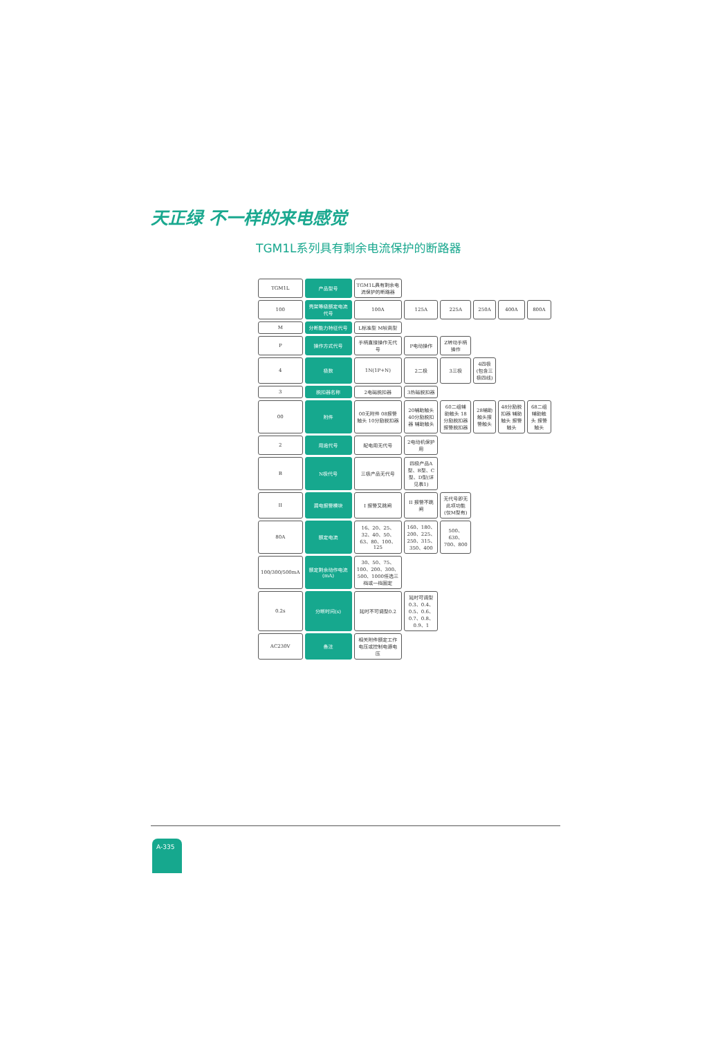天正绿 不一样的来电感觉
TGM1L系列具有剩余电流保护的断路器
| TGM1L | 产品型号 | TGM1L具有剩余电流保护的断路器 | | | | | |
| 100 | 壳架等级额定电流代号 | 100A | 125A | 225A | 250A | 400A | 800A |
| M | 分断能力特征代号 | L标准型 M较高型 | | | | | |
| P | 操作方式代号 | 手柄直接操作无代号 | P电动操作 | Z转动手柄操作 | | | |
| 4 | 极数 | 1N(1P+N) | 2二极 | 3三极 | 4四极(包含三极四线) | | |
| 3 | 脱扣器名称 | 2电磁脱扣器 | 3热磁脱扣器 | | | | |
| 00 | 附件 | 00无附件 08报警触头 10分励脱扣器 | 20辅助触头 40分励脱扣器 辅助触头 | 60二组辅助触头 18分励脱扣器 报警脱扣器 | 28辅助触头报警触头 | 48分励脱扣器 辅助触头 报警触头 | 68二组辅助触头 报警触头 |
| 2 | 用途代号 | 配电用无代号 | 2电动机保护用 | | | | |
| B | N极代号 | 三极产品无代号 | 四极产品A型、B型、C型、D型(详见表1) | | | | |
| II | 漏电报警模块 | I 报警又跳闸 | II 报警不跳闸 | 无代号即无此项功能(仅M型有) | | | |
| 80A | 额定电流 | 16、20、25、32、40、50、63、80、100、125 | 160、180、200、225、250、315、350、400 | 500、630、700、800 | | | |
| 100/300/500mA | 额定剩余动作电流(mA) | 30、50、75、100、200、300、500、1000任选三档或一档固定 | | | | | |
| 0.2s | 分断时间(s) | 延时不可调型0.2 | 延时可调型 0.3、0.4、0.5、0.6、0.7、0.8、0.9、1 | | | | |
| AC230V | 备注 | 相关附件额定工作电压或控制电源电压 | | | | | |
A-335